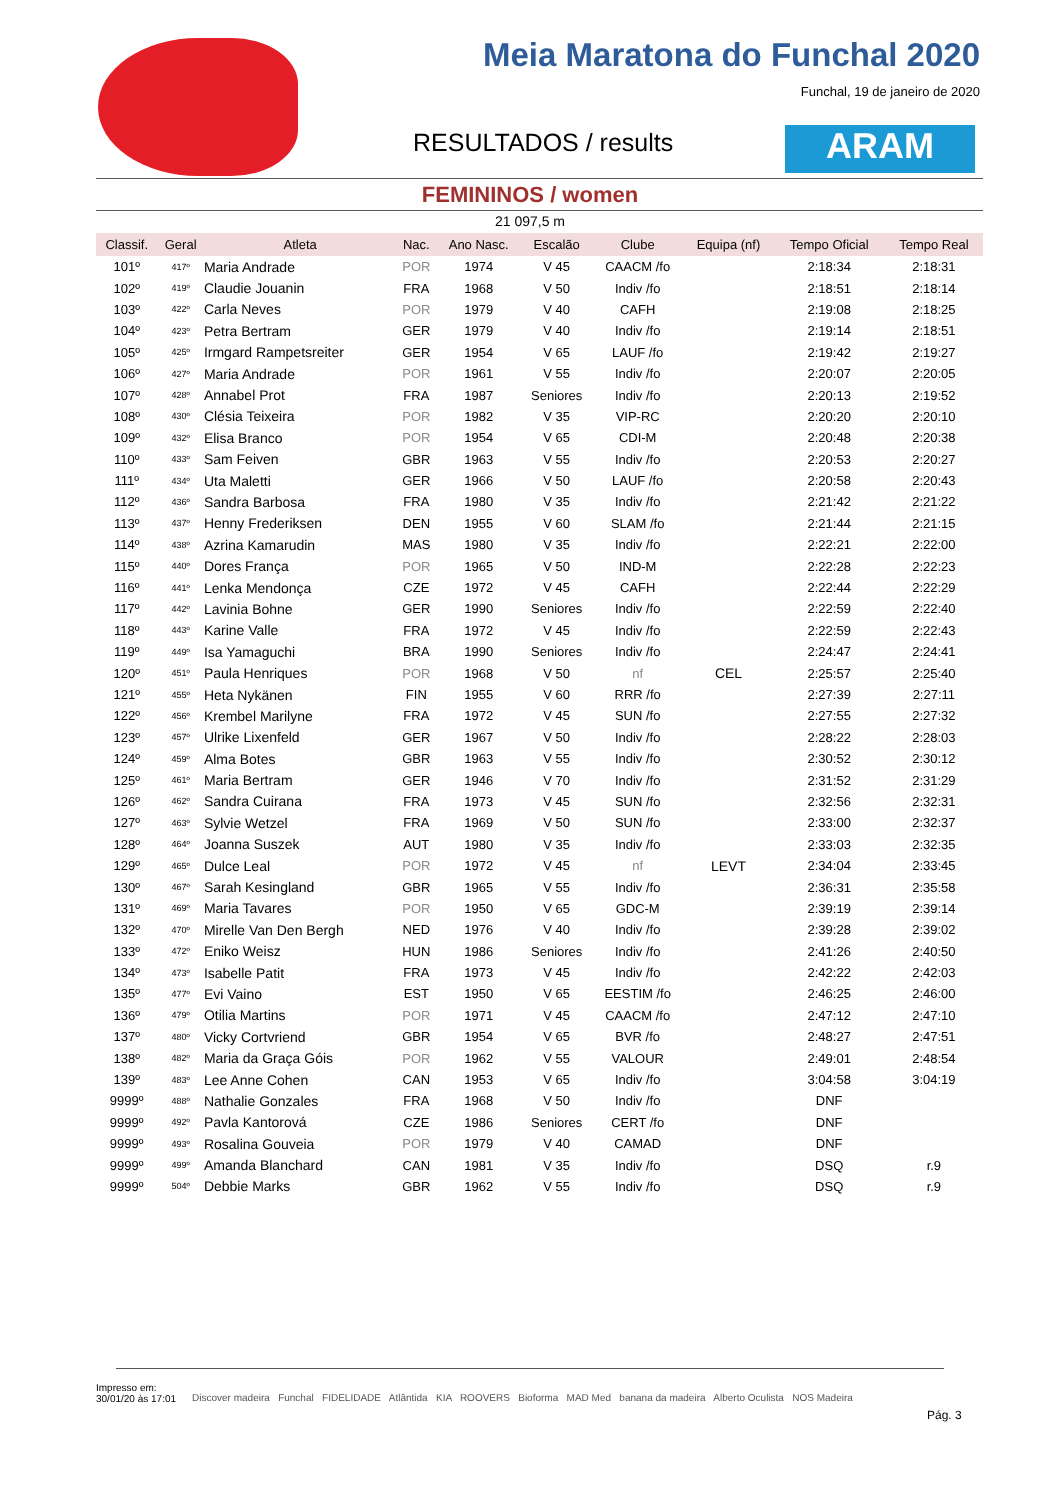Meia Maratona do Funchal 2020
Funchal, 19 de janeiro de 2020
RESULTADOS / results ARAM
FEMININOS / women
21 097,5 m
| Classif. | Geral | Atleta | Nac. | Ano Nasc. | Escalão | Clube | Equipa (nf) | Tempo Oficial | Tempo Real |
| --- | --- | --- | --- | --- | --- | --- | --- | --- | --- |
| 101º | 417º | Maria Andrade | POR | 1974 | V 45 | CAACM /fo | | 2:18:34 | 2:18:31 |
| 102º | 419º | Claudie Jouanin | FRA | 1968 | V 50 | Indiv /fo | | 2:18:51 | 2:18:14 |
| 103º | 422º | Carla Neves | POR | 1979 | V 40 | CAFH | | 2:19:08 | 2:18:25 |
| 104º | 423º | Petra Bertram | GER | 1979 | V 40 | Indiv /fo | | 2:19:14 | 2:18:51 |
| 105º | 425º | Irmgard Rampetsreiter | GER | 1954 | V 65 | LAUF /fo | | 2:19:42 | 2:19:27 |
| 106º | 427º | Maria Andrade | POR | 1961 | V 55 | Indiv /fo | | 2:20:07 | 2:20:05 |
| 107º | 428º | Annabel Prot | FRA | 1987 | Seniores | Indiv /fo | | 2:20:13 | 2:19:52 |
| 108º | 430º | Clésia Teixeira | POR | 1982 | V 35 | VIP-RC | | 2:20:20 | 2:20:10 |
| 109º | 432º | Elisa Branco | POR | 1954 | V 65 | CDI-M | | 2:20:48 | 2:20:38 |
| 110º | 433º | Sam Feiven | GBR | 1963 | V 55 | Indiv /fo | | 2:20:53 | 2:20:27 |
| 111º | 434º | Uta Maletti | GER | 1966 | V 50 | LAUF /fo | | 2:20:58 | 2:20:43 |
| 112º | 436º | Sandra Barbosa | FRA | 1980 | V 35 | Indiv /fo | | 2:21:42 | 2:21:22 |
| 113º | 437º | Henny Frederiksen | DEN | 1955 | V 60 | SLAM /fo | | 2:21:44 | 2:21:15 |
| 114º | 438º | Azrina Kamarudin | MAS | 1980 | V 35 | Indiv /fo | | 2:22:21 | 2:22:00 |
| 115º | 440º | Dores França | POR | 1965 | V 50 | IND-M | | 2:22:28 | 2:22:23 |
| 116º | 441º | Lenka Mendonça | CZE | 1972 | V 45 | CAFH | | 2:22:44 | 2:22:29 |
| 117º | 442º | Lavinia Bohne | GER | 1990 | Seniores | Indiv /fo | | 2:22:59 | 2:22:40 |
| 118º | 443º | Karine Valle | FRA | 1972 | V 45 | Indiv /fo | | 2:22:59 | 2:22:43 |
| 119º | 449º | Isa Yamaguchi | BRA | 1990 | Seniores | Indiv /fo | | 2:24:47 | 2:24:41 |
| 120º | 451º | Paula Henriques | POR | 1968 | V 50 | nf | CEL | 2:25:57 | 2:25:40 |
| 121º | 455º | Heta Nykänen | FIN | 1955 | V 60 | RRR /fo | | 2:27:39 | 2:27:11 |
| 122º | 456º | Krembel Marilyne | FRA | 1972 | V 45 | SUN /fo | | 2:27:55 | 2:27:32 |
| 123º | 457º | Ulrike Lixenfeld | GER | 1967 | V 50 | Indiv /fo | | 2:28:22 | 2:28:03 |
| 124º | 459º | Alma Botes | GBR | 1963 | V 55 | Indiv /fo | | 2:30:52 | 2:30:12 |
| 125º | 461º | Maria Bertram | GER | 1946 | V 70 | Indiv /fo | | 2:31:52 | 2:31:29 |
| 126º | 462º | Sandra Cuirana | FRA | 1973 | V 45 | SUN /fo | | 2:32:56 | 2:32:31 |
| 127º | 463º | Sylvie Wetzel | FRA | 1969 | V 50 | SUN /fo | | 2:33:00 | 2:32:37 |
| 128º | 464º | Joanna Suszek | AUT | 1980 | V 35 | Indiv /fo | | 2:33:03 | 2:32:35 |
| 129º | 465º | Dulce Leal | POR | 1972 | V 45 | nf | LEVT | 2:34:04 | 2:33:45 |
| 130º | 467º | Sarah Kesingland | GBR | 1965 | V 55 | Indiv /fo | | 2:36:31 | 2:35:58 |
| 131º | 469º | Maria Tavares | POR | 1950 | V 65 | GDC-M | | 2:39:19 | 2:39:14 |
| 132º | 470º | Mirelle Van Den Bergh | NED | 1976 | V 40 | Indiv /fo | | 2:39:28 | 2:39:02 |
| 133º | 472º | Eniko Weisz | HUN | 1986 | Seniores | Indiv /fo | | 2:41:26 | 2:40:50 |
| 134º | 473º | Isabelle Patit | FRA | 1973 | V 45 | Indiv /fo | | 2:42:22 | 2:42:03 |
| 135º | 477º | Evi Vaino | EST | 1950 | V 65 | EESTIM /fo | | 2:46:25 | 2:46:00 |
| 136º | 479º | Otilia Martins | POR | 1971 | V 45 | CAACM /fo | | 2:47:12 | 2:47:10 |
| 137º | 480º | Vicky Cortvriend | GBR | 1954 | V 65 | BVR /fo | | 2:48:27 | 2:47:51 |
| 138º | 482º | Maria da Graça Góis | POR | 1962 | V 55 | VALOUR | | 2:49:01 | 2:48:54 |
| 139º | 483º | Lee Anne Cohen | CAN | 1953 | V 65 | Indiv /fo | | 3:04:58 | 3:04:19 |
| 9999º | 488º | Nathalie Gonzales | FRA | 1968 | V 50 | Indiv /fo | | DNF | |
| 9999º | 492º | Pavla Kantorová | CZE | 1986 | Seniores | CERT /fo | | DNF | |
| 9999º | 493º | Rosalina Gouveia | POR | 1979 | V 40 | CAMAD | | DNF | |
| 9999º | 499º | Amanda Blanchard | CAN | 1981 | V 35 | Indiv /fo | | DSQ | r.9 |
| 9999º | 504º | Debbie Marks | GBR | 1962 | V 55 | Indiv /fo | | DSQ | r.9 |
Impresso em:
30/01/20 às 17:01
Discover madeira Funchal FIDELIDADE Atlântida KIA ROOVERS Bioforma MAD Med banana da madeira Alberto Oculista NOS Madeira
Pág. 3